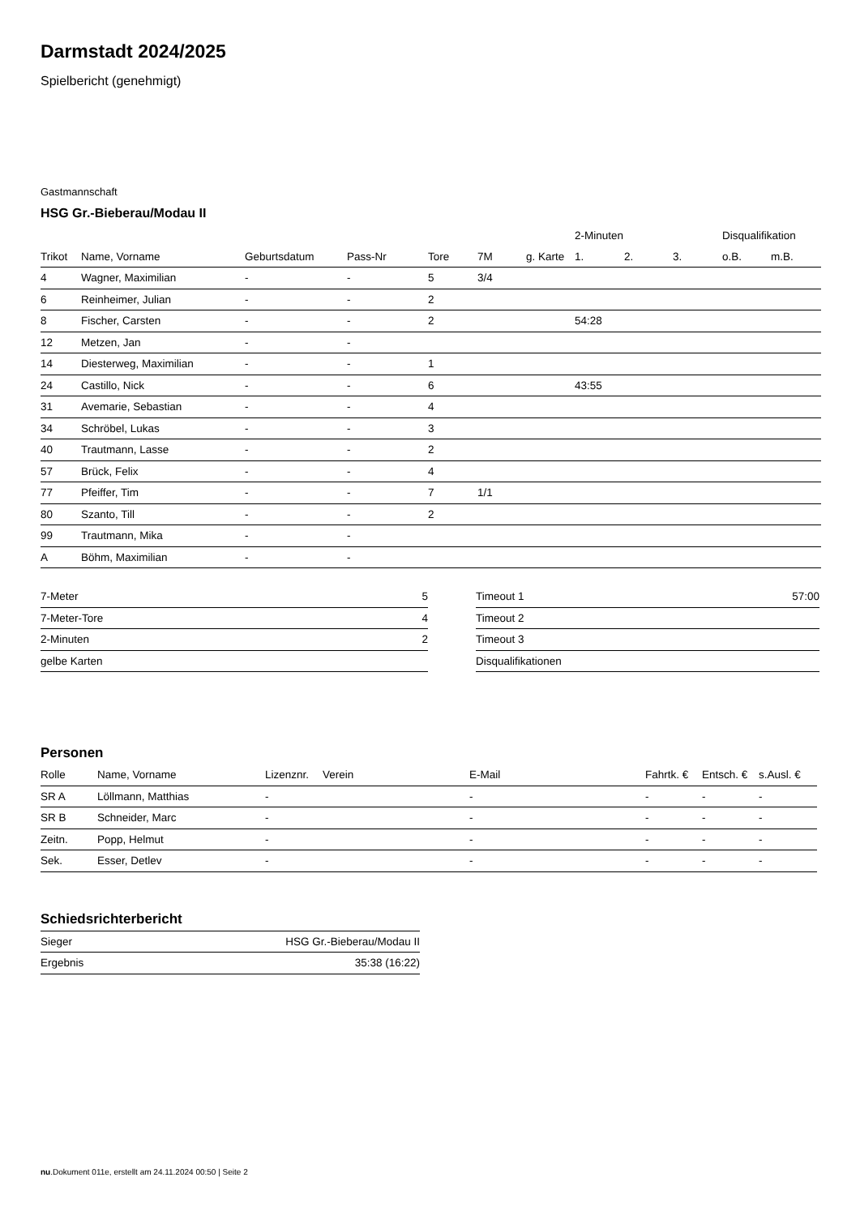Darmstadt 2024/2025
Spielbericht (genehmigt)
Gastmannschaft
HSG Gr.-Bieberau/Modau II
| | | | | | | | 2-Minuten | | | Disqualifikation | |
| --- | --- | --- | --- | --- | --- | --- | --- | --- | --- | --- | --- |
| Trikot | Name, Vorname | Geburtsdatum | Pass-Nr | Tore | 7M | g. Karte | 1. | 2. | 3. | o.B. | m.B. |
| 4 | Wagner, Maximilian | - | - | 5 | 3/4 | | | | | | |
| 6 | Reinheimer, Julian | - | - | 2 | | | | | | | |
| 8 | Fischer, Carsten | - | - | 2 | | | 54:28 | | | | |
| 12 | Metzen, Jan | - | - | | | | | | | | |
| 14 | Diesterweg, Maximilian | - | - | 1 | | | | | | | |
| 24 | Castillo, Nick | - | - | 6 | | | 43:55 | | | | |
| 31 | Avemarie, Sebastian | - | - | 4 | | | | | | | |
| 34 | Schröbel, Lukas | - | - | 3 | | | | | | | |
| 40 | Trautmann, Lasse | - | - | 2 | | | | | | | |
| 57 | Brück, Felix | - | - | 4 | | | | | | | |
| 77 | Pfeiffer, Tim | - | - | 7 | 1/1 | | | | | | |
| 80 | Szanto, Till | - | - | 2 | | | | | | | |
| 99 | Trautmann, Mika | - | - | | | | | | | | |
| A | Böhm, Maximilian | - | - | | | | | | | | |
| 7-Meter | 5 |
| 7-Meter-Tore | 4 |
| 2-Minuten | 2 |
| gelbe Karten | |
| Timeout 1 | 57:00 |
| Timeout 2 | |
| Timeout 3 | |
| Disqualifikationen | |
Personen
| Rolle | Name, Vorname | Lizenznr. | Verein | E-Mail | Fahrtk. € | Entsch. € | s.Ausl. € |
| --- | --- | --- | --- | --- | --- | --- | --- |
| SR A | Löllmann, Matthias | - | | - | - | - | - |
| SR B | Schneider, Marc | - | | - | - | - | - |
| Zeitn. | Popp, Helmut | - | | - | - | - | - |
| Sek. | Esser, Detlev | - | | - | - | - | - |
Schiedsrichterbericht
| Sieger | HSG Gr.-Bieberau/Modau II |
| Ergebnis | 35:38 (16:22) |
nu.Dokument 011e, erstellt am 24.11.2024 00:50 | Seite 2